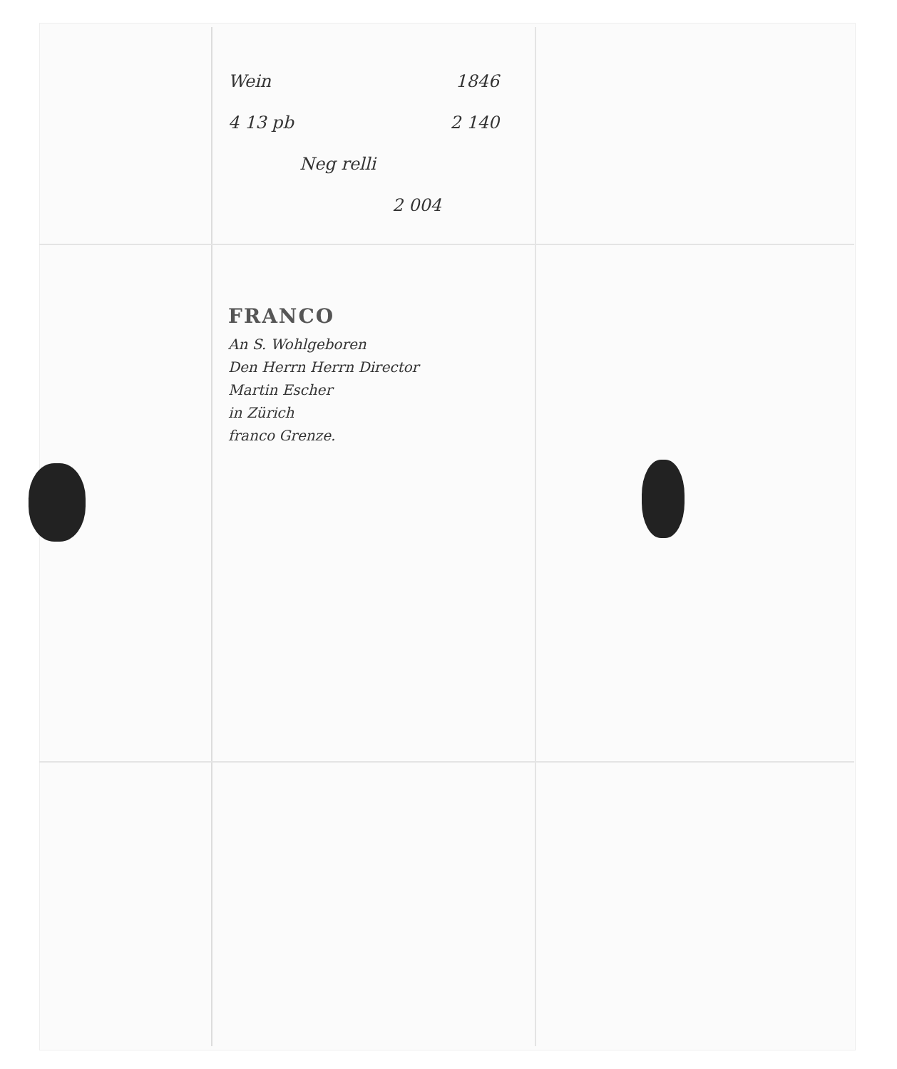Wein 1846
4 13 pb 2 140
Neg relli
2 004
FRANCO
An S. Wohlgeboren
Den Herrn Herrn Director
Martin Escher
in Zürich
franco Grenze.